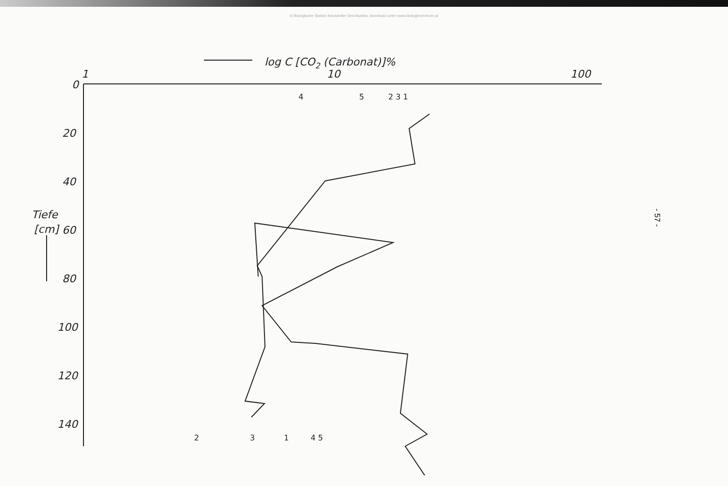© Biologische Station Neusiedler See/Austria; download unter www.biologiezentrum.at
log C [CO2 (Carbonat)]%
1
10
100
0
20
40
60
80
100
120
140
Tiefe
[cm]
4
5
2 3 1
2
3
1
4 5
- 57 -